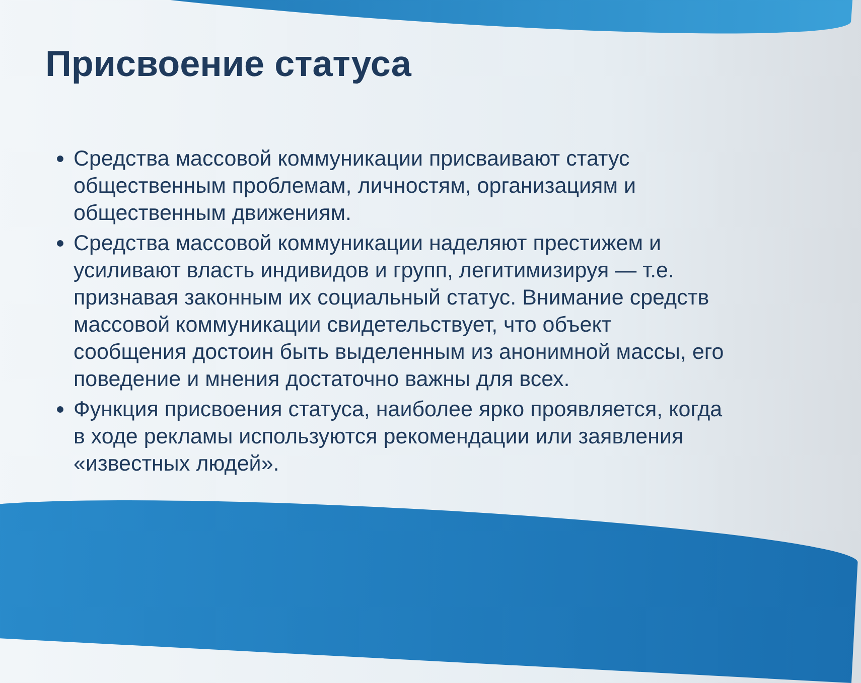Присвоение статуса
Средства массовой коммуникации присваивают статус общественным проблемам, личностям, организациям и общественным движениям.
Средства массовой коммуникации наделяют престижем и усиливают власть индивидов и групп, легитимизируя — т.е. признавая законным их социальный статус. Внимание средств массовой коммуникации свидетельствует, что объект сообщения достоин быть выделенным из анонимной массы, его поведение и мнения достаточно важны для всех.
Функция присвоения статуса, наиболее ярко проявляется, когда в ходе рекламы используются рекомендации или заявления «известных людей».